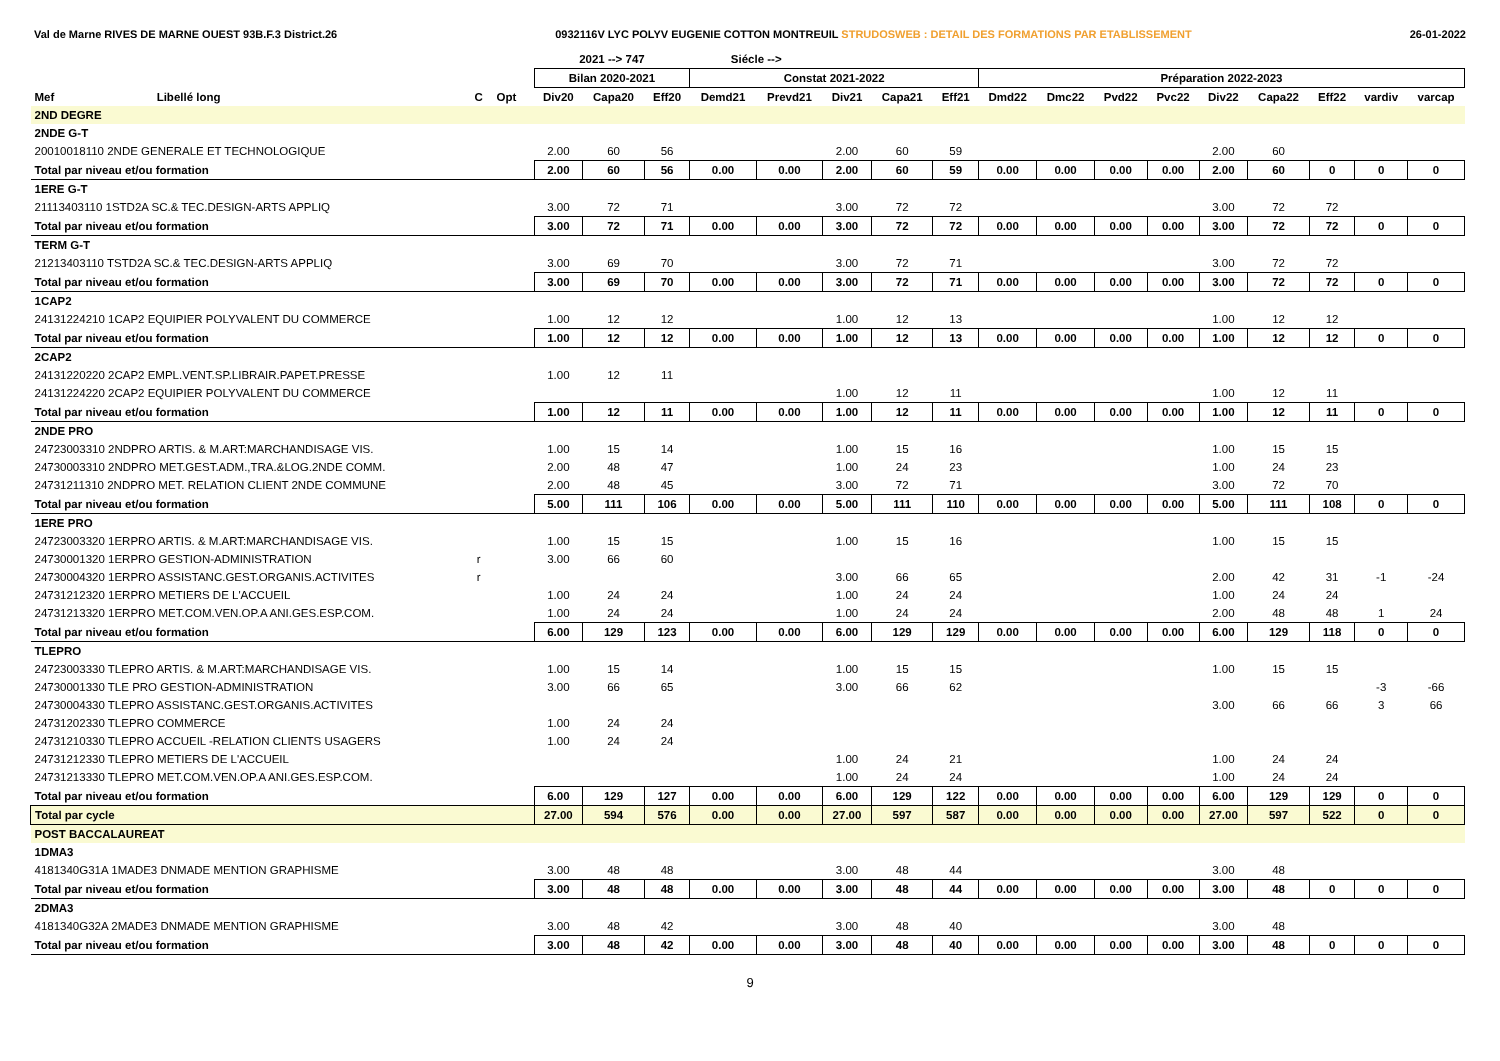Val de Marne RIVES DE MARNE OUEST 93B.F.3 District.26 0932116V LYC POLYV EUGENIE COTTON MONTREUIL STRUDOSWEB : DETAIL DES FORMATIONS PAR ETABLISSEMENT 26-01-2022
| | | | | | 2021 --> 747 | | | Siécle --> | | | | | | | | | | | | | |
| --- | --- | --- | --- | --- | --- | --- | --- | --- | --- | --- | --- | --- | --- | --- | --- | --- | --- | --- | --- | --- | --- |
| | | | | | Bilan 2020-2021 | | | Constat 2021-2022 | | | | | Préparation 2022-2023 | | | | | | | | |
| Mef | Libellé long | C | Opt | | Div20 | Capa20 | Eff20 | Demd21 | Prevd21 | Div21 | Capa21 | Eff21 | Dmd22 | Dmc22 | Pvd22 | Pvc22 | Div22 | Capa22 | Eff22 | vardiv | varcap |
| 2ND DEGRE | | | | | | | | | | | | | | | | | | | | | |
| 2NDE G-T | | | | | | | | | | | | | | | | | | | | | |
| 20010018110 2NDE GENERALE ET TECHNOLOGIQUE | | | | | 2.00 | 60 | 56 | | | 2.00 | 60 | 59 | | | | | 2.00 | 60 | | | |
| Total par niveau et/ou formation | | | | | 2.00 | 60 | 56 | 0.00 | 0.00 | 2.00 | 60 | 59 | 0.00 | 0.00 | 0.00 | 0.00 | 2.00 | 60 | 0 | 0 | 0 |
| 1ERE G-T | | | | | | | | | | | | | | | | | | | | | |
| 21113403110 1STD2A SC.& TEC.DESIGN-ARTS APPLIQ | | | | | 3.00 | 72 | 71 | | | 3.00 | 72 | 72 | | | | | 3.00 | 72 | 72 | | |
| Total par niveau et/ou formation | | | | | 3.00 | 72 | 71 | 0.00 | 0.00 | 3.00 | 72 | 72 | 0.00 | 0.00 | 0.00 | 0.00 | 3.00 | 72 | 72 | 0 | 0 |
| TERM G-T | | | | | | | | | | | | | | | | | | | | | |
| 21213403110 TSTD2A SC.& TEC.DESIGN-ARTS APPLIQ | | | | | 3.00 | 69 | 70 | | | 3.00 | 72 | 71 | | | | | 3.00 | 72 | 72 | | |
| Total par niveau et/ou formation | | | | | 3.00 | 69 | 70 | 0.00 | 0.00 | 3.00 | 72 | 71 | 0.00 | 0.00 | 0.00 | 0.00 | 3.00 | 72 | 72 | 0 | 0 |
| 1CAP2 | | | | | | | | | | | | | | | | | | | | | |
| 24131224210 1CAP2 EQUIPIER POLYVALENT DU COMMERCE | | | | | 1.00 | 12 | 12 | | | 1.00 | 12 | 13 | | | | | 1.00 | 12 | 12 | | |
| Total par niveau et/ou formation | | | | | 1.00 | 12 | 12 | 0.00 | 0.00 | 1.00 | 12 | 13 | 0.00 | 0.00 | 0.00 | 0.00 | 1.00 | 12 | 12 | 0 | 0 |
| 2CAP2 | | | | | | | | | | | | | | | | | | | | | |
| 24131220220 2CAP2 EMPL.VENT.SP.LIBRAIR.PAPET.PRESSE | | | | | 1.00 | 12 | 11 | | | | | | | | | | | | | | |
| 24131224220 2CAP2 EQUIPIER POLYVALENT DU COMMERCE | | | | | | | | | | 1.00 | 12 | 11 | | | | | 1.00 | 12 | 11 | | |
| Total par niveau et/ou formation | | | | | 1.00 | 12 | 11 | 0.00 | 0.00 | 1.00 | 12 | 11 | 0.00 | 0.00 | 0.00 | 0.00 | 1.00 | 12 | 11 | 0 | 0 |
| 2NDE PRO | | | | | | | | | | | | | | | | | | | | | |
| 24723003310 2NDPRO ARTIS. & M.ART:MARCHANDISAGE VIS. | | | | | 1.00 | 15 | 14 | | | 1.00 | 15 | 16 | | | | | 1.00 | 15 | 15 | | |
| 24730003310 2NDPRO MET.GEST.ADM.,TRA.&LOG.2NDE COMM. | | | | | 2.00 | 48 | 47 | | | 1.00 | 24 | 23 | | | | | 1.00 | 24 | 23 | | |
| 24731211310 2NDPRO MET. RELATION CLIENT 2NDE COMMUNE | | | | | 2.00 | 48 | 45 | | | 3.00 | 72 | 71 | | | | | 3.00 | 72 | 70 | | |
| Total par niveau et/ou formation | | | | | 5.00 | 111 | 106 | 0.00 | 0.00 | 5.00 | 111 | 110 | 0.00 | 0.00 | 0.00 | 0.00 | 5.00 | 111 | 108 | 0 | 0 |
| 1ERE PRO | | | | | | | | | | | | | | | | | | | | | |
| 24723003320 1ERPRO ARTIS. & M.ART:MARCHANDISAGE VIS. | | | | | 1.00 | 15 | 15 | | | 1.00 | 15 | 16 | | | | | 1.00 | 15 | 15 | | |
| 24730001320 1ERPRO GESTION-ADMINISTRATION | | r | | | 3.00 | 66 | 60 | | | | | | | | | | | | | | |
| 24730004320 1ERPRO ASSISTANC.GEST.ORGANIS.ACTIVITES | | r | | | | | | | | 3.00 | 66 | 65 | | | | | 2.00 | 42 | 31 | -1 | -24 |
| 24731212320 1ERPRO METIERS DE L'ACCUEIL | | | | | 1.00 | 24 | 24 | | | 1.00 | 24 | 24 | | | | | 1.00 | 24 | 24 | | |
| 24731213320 1ERPRO MET.COM.VEN.OP.A ANI.GES.ESP.COM. | | | | | 1.00 | 24 | 24 | | | 1.00 | 24 | 24 | | | | | 2.00 | 48 | 48 | 1 | 24 |
| Total par niveau et/ou formation | | | | | 6.00 | 129 | 123 | 0.00 | 0.00 | 6.00 | 129 | 129 | 0.00 | 0.00 | 0.00 | 0.00 | 6.00 | 129 | 118 | 0 | 0 |
| TLEPRO | | | | | | | | | | | | | | | | | | | | | |
| 24723003330 TLEPRO ARTIS. & M.ART:MARCHANDISAGE VIS. | | | | | 1.00 | 15 | 14 | | | 1.00 | 15 | 15 | | | | | 1.00 | 15 | 15 | | |
| 24730001330 TLE PRO GESTION-ADMINISTRATION | | | | | 3.00 | 66 | 65 | | | 3.00 | 66 | 62 | | | | | | | | -3 | -66 |
| 24730004330 TLEPRO ASSISTANC.GEST.ORGANIS.ACTIVITES | | | | | | | | | | | | | | | | | 3.00 | 66 | 66 | 3 | 66 |
| 24731202330 TLEPRO COMMERCE | | | | | 1.00 | 24 | 24 | | | | | | | | | | | | | | |
| 24731210330 TLEPRO ACCUEIL -RELATION CLIENTS USAGERS | | | | | 1.00 | 24 | 24 | | | | | | | | | | | | | | |
| 24731212330 TLEPRO METIERS DE L'ACCUEIL | | | | | | | | | | 1.00 | 24 | 21 | | | | | 1.00 | 24 | 24 | | |
| 24731213330 TLEPRO MET.COM.VEN.OP.A ANI.GES.ESP.COM. | | | | | | | | | | 1.00 | 24 | 24 | | | | | 1.00 | 24 | 24 | | |
| Total par niveau et/ou formation | | | | | 6.00 | 129 | 127 | 0.00 | 0.00 | 6.00 | 129 | 122 | 0.00 | 0.00 | 0.00 | 0.00 | 6.00 | 129 | 129 | 0 | 0 |
| Total par cycle | | | | | 27.00 | 594 | 576 | 0.00 | 0.00 | 27.00 | 597 | 587 | 0.00 | 0.00 | 0.00 | 0.00 | 27.00 | 597 | 522 | 0 | 0 |
| POST BACCALAUREAT | | | | | | | | | | | | | | | | | | | | | |
| 1DMA3 | | | | | | | | | | | | | | | | | | | | | |
| 4181340G31A 1MADE3 DNMADE MENTION GRAPHISME | | | | | 3.00 | 48 | 48 | | | 3.00 | 48 | 44 | | | | | 3.00 | 48 | | | |
| Total par niveau et/ou formation | | | | | 3.00 | 48 | 48 | 0.00 | 0.00 | 3.00 | 48 | 44 | 0.00 | 0.00 | 0.00 | 0.00 | 3.00 | 48 | 0 | 0 | 0 |
| 2DMA3 | | | | | | | | | | | | | | | | | | | | | |
| 4181340G32A 2MADE3 DNMADE MENTION GRAPHISME | | | | | 3.00 | 48 | 42 | | | 3.00 | 48 | 40 | | | | | 3.00 | 48 | | | |
| Total par niveau et/ou formation | | | | | 3.00 | 48 | 42 | 0.00 | 0.00 | 3.00 | 48 | 40 | 0.00 | 0.00 | 0.00 | 0.00 | 3.00 | 48 | 0 | 0 | 0 |
9